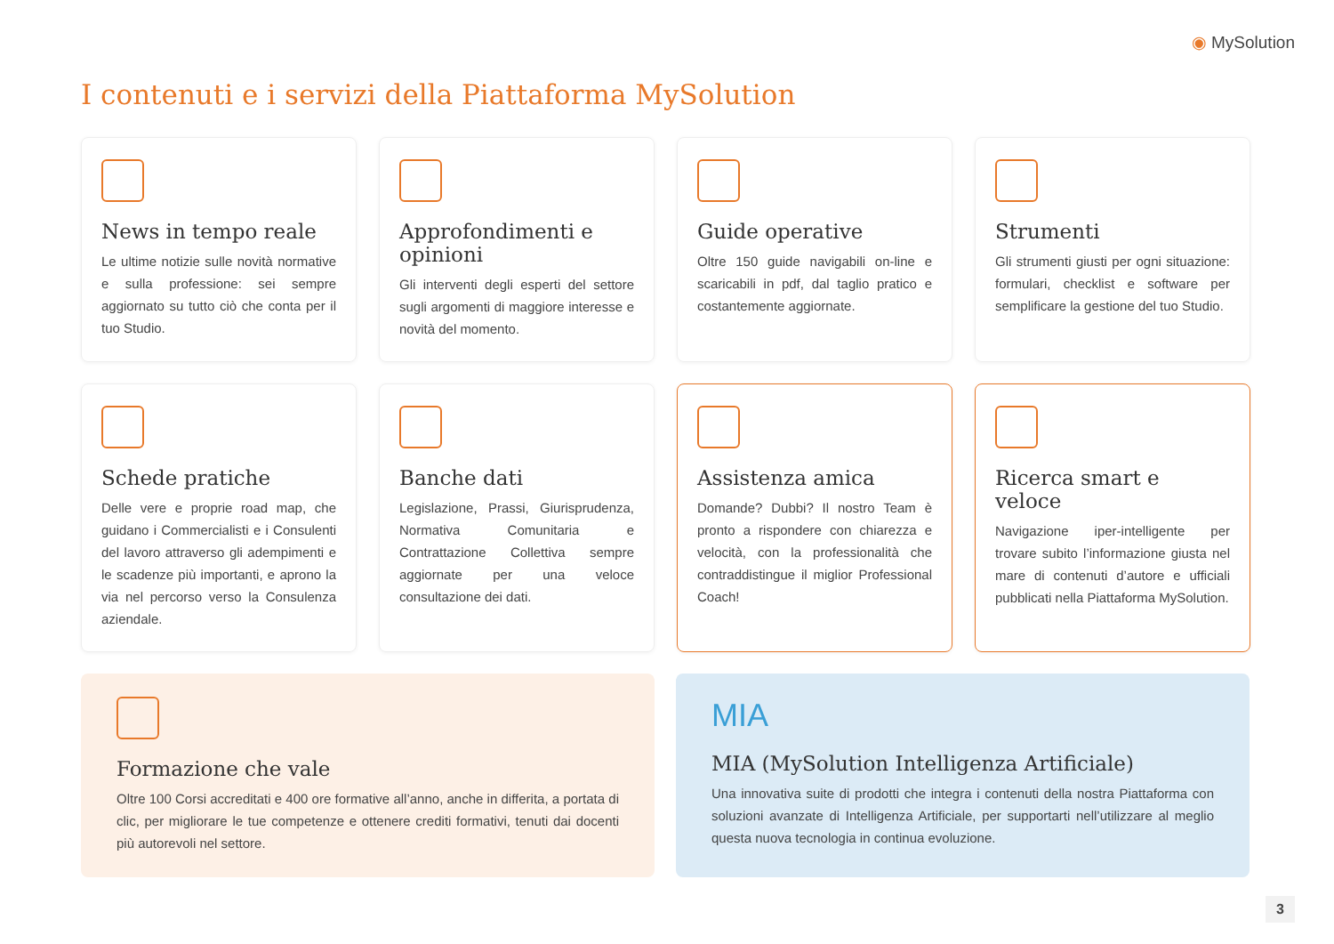◉ MySolution
I contenuti e i servizi della Piattaforma MySolution
News in tempo reale
Le ultime notizie sulle novità normative e sulla professione: sei sempre aggiornato su tutto ciò che conta per il tuo Studio.
Approfondimenti e opinioni
Gli interventi degli esperti del settore sugli argomenti di maggiore interesse e novità del momento.
Guide operative
Oltre 150 guide navigabili on-line e scaricabili in pdf, dal taglio pratico e costantemente aggiornate.
Strumenti
Gli strumenti giusti per ogni situazione: formulari, checklist e software per semplificare la gestione del tuo Studio.
Schede pratiche
Delle vere e proprie road map, che guidano i Commercialisti e i Consulenti del lavoro attraverso gli adempimenti e le scadenze più importanti, e aprono la via nel percorso verso la Consulenza aziendale.
Banche dati
Legislazione, Prassi, Giurisprudenza, Normativa Comunitaria e Contrattazione Collettiva sempre aggiornate per una veloce consultazione dei dati.
Assistenza amica
Domande? Dubbi? Il nostro Team è pronto a rispondere con chiarezza e velocità, con la professionalità che contraddistingue il miglior Professional Coach!
Ricerca smart e veloce
Navigazione iper-intelligente per trovare subito l’informazione giusta nel mare di contenuti d’autore e ufficiali pubblicati nella Piattaforma MySolution.
Formazione che vale
Oltre 100 Corsi accreditati e 400 ore formative all’anno, anche in differita, a portata di clic, per migliorare le tue competenze e ottenere crediti formativi, tenuti dai docenti più autorevoli nel settore.
MIA
MIA (MySolution Intelligenza Artificiale)
Una innovativa suite di prodotti che integra i contenuti della nostra Piattaforma con soluzioni avanzate di Intelligenza Artificiale, per supportarti nell’utilizzare al meglio questa nuova tecnologia in continua evoluzione.
3